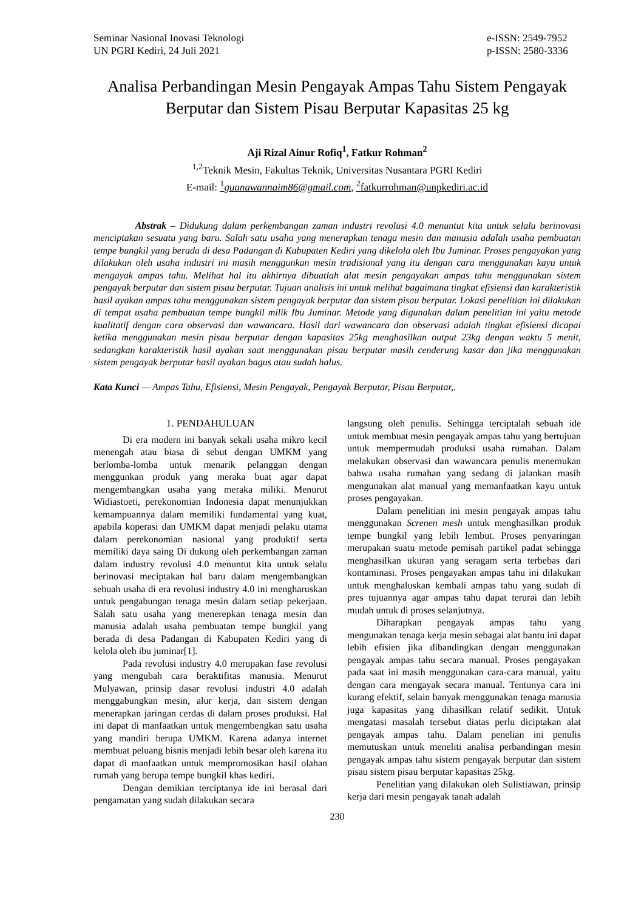Seminar Nasional Inovasi Teknologi
UN PGRI Kediri, 24 Juli 2021
e-ISSN: 2549-7952
p-ISSN: 2580-3336
Analisa Perbandingan Mesin Pengayak Ampas Tahu Sistem Pengayak Berputar dan Sistem Pisau Berputar Kapasitas 25 kg
Aji Rizal Ainur Rofiq<sup>1</sup>, Fatkur Rohman<sup>2</sup>
<sup>1,2</sup>Teknik Mesin, Fakultas Teknik, Universitas Nusantara PGRI Kediri
E-mail: <sup>1</sup>guanawannaim86@gmail.com, <sup>2</sup>fatkurrohman@unpkediri.ac.id
Abstrak – Didukung dalam perkembangan zaman industri revolusi 4.0 menuntut kita untuk selalu berinovasi menciptakan sesuatu yang baru. Salah satu usaha yang menerapkan tenaga mesin dan manusia adalah usaha pembuatan tempe bungkil yang berada di desa Padangan di Kabupaten Kediri yang dikelola oleh Ibu Juminar. Proses pengayakan yang dilakukan oleh usaha industri ini masih menggunkan mesin tradisional yang itu dengan cara menggunakan kayu untuk mengayak ampas tahu. Melihat hal itu akhirnya dibuatlah alat mesin pengayakan ampas tahu menggunakan sistem pengayak berputar dan sistem pisau berputar. Tujuan analisis ini untuk melihat bagaimana tingkat efisiensi dan karakteristik hasil ayakan ampas tahu menggunakan sistem pengayak berputar dan sistem pisau berputar. Lokasi penelitian ini dilakukan di tempat usaha pembuatan tempe bungkil milik Ibu Juminar. Metode yang digunakan dalam penelitian ini yaitu metode kualitatif dengan cara observasi dan wawancara. Hasil dari wawancara dan observasi adalah tingkat efisiensi dicapai ketika menggunakan mesin pisau berputar dengan kapasitas 25kg menghasilkan output 23kg dengan waktu 5 menit, sedangkan karakteristik hasil ayakan saat menggunakan pisau berputar masih cenderung kasar dan jika menggunakan sistem pengayak berputar hasil ayakan bagus atau sudah halus.
Kata Kunci — Ampas Tahu, Efisiensi, Mesin Pengayak, Pengayak Berputar, Pisau Berputar,.
1. PENDAHULUAN
Di era modern ini banyak sekali usaha mikro kecil menengah atau biasa di sebut dengan UMKM yang berlomba-lomba untuk menarik pelanggan dengan menggunkan produk yang meraka buat agar dapat mengembangkan usaha yang meraka miliki. Menurut Widiastoeti, perekonomian Indonesia dapat menunjukkan kemampuannya dalam memiliki fundamental yang kuat, apabila koperasi dan UMKM dapat menjadi pelaku utama dalam perekonomian nasional yang produktif serta memiliki daya saing Di dukung oleh perkembangan zaman dalam industry revolusi 4.0 menuntut kita untuk selalu berinovasi meciptakan hal baru dalam mengembangkan sebuah usaha di era revolusi industry 4.0 ini mengharuskan untuk pengabungan tenaga mesin dalam setiap pekerjaan. Salah satu usaha yang menerepkan tenaga mesin dan manusia adalah usaha pembuatan tempe bungkil yang berada di desa Padangan di Kabupaten Kediri yang di kelola oleh ibu juminar[1].
Pada revolusi industry 4.0 merupakan fase revolusi yang mengubah cara beraktifitas manusia. Menurut Mulyawan, prinsip dasar revolusi industri 4.0 adalah menggabungkan mesin, alur kerja, dan sistem dengan menerapkan jaringan cerdas di dalam proses produksi. Hal ini dapat di manfaatkan untuk mengembengkan satu usaha yang mandiri berupa UMKM. Karena adanya internet membuat peluang bisnis menjadi lebih besar oleh karena itu dapat di manfaatkan untuk mempromosikan hasil olahan rumah yang berupa tempe bungkil khas kediri.
Dengan demikian terciptanya ide ini berasal dari pengamatan yang sudah dilakukan secara
langsung oleh penulis. Sehingga terciptalah sebuah ide untuk membuat mesin pengayak ampas tahu yang bertujuan untuk mempermudah produksi usaha rumahan. Dalam melakukan observasi dan wawancara penulis menemukan bahwa usaha rumahan yang sedang di jalankan masih mengunakan alat manual yang memanfaatkan kayu untuk proses pengayakan.
Dalam penelitian ini mesin pengayak ampas tahu menggunakan Screnen mesh untuk menghasilkan produk tempe bungkil yang lebih lembut. Proses penyaringan merupakan suatu metode pemisah partikel padat sehingga menghasilkan ukuran yang seragam serta terbebas dari kontaminasi. Proses pengayakan ampas tahu ini dilakukan untuk menghaluskan kembali ampas tahu yang sudah di pres tujuannya agar ampas tahu dapat terurai dan lebih mudah untuk di proses selanjutnya.
Diharapkan pengayak ampas tahu yang mengunakan tenaga kerja mesin sebagai alat bantu ini dapat lebih efisien jika dibandingkan dengan menggunakan pengayak ampas tahu secara manual. Proses pengayakan pada saat ini masih menggunakan cara-cara manual, yaitu dengan cara mengayak secara manual. Tentunya cara ini kurang efektif, selain banyak menggunakan tenaga manusia juga kapasitas yang dihasilkan relatif sedikit. Untuk mengatasi masalah tersebut diatas perlu diciptakan alat pengayak ampas tahu. Dalam penelian ini penulis memutuskan untuk meneliti analisa perbandingan mesin pengayak ampas tahu sistem pengayak berputar dan sistem pisau sistem pisau berputar kapasitas 25kg.
Penelitian yang dilakukan oleh Sulistiawan, prinsip kerja dari mesin pengayak tanah adalah
230